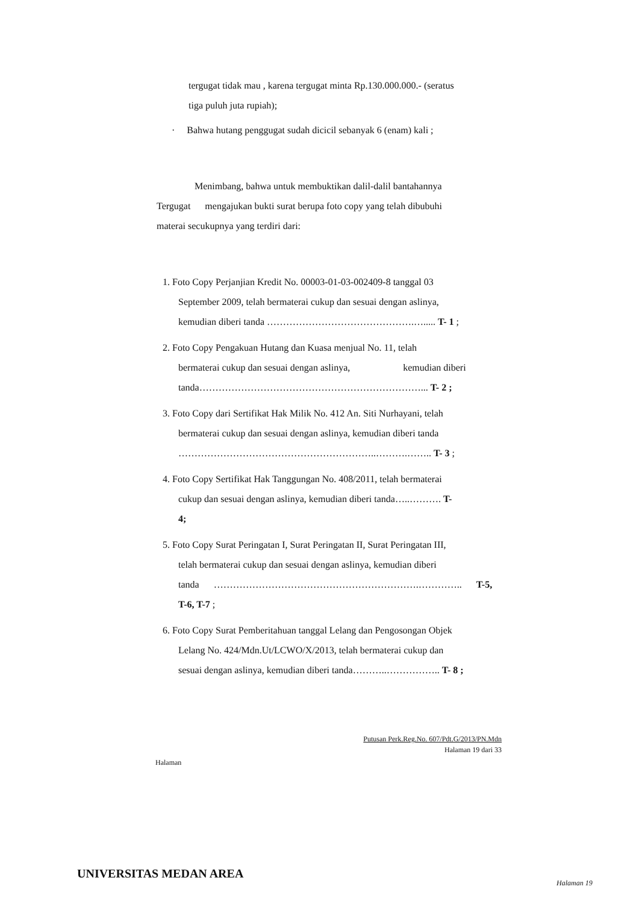tergugat tidak mau , karena tergugat minta Rp.130.000.000.- (seratus
tiga puluh juta rupiah);
· Bahwa hutang penggugat sudah dicicil sebanyak 6 (enam) kali ;
Menimbang, bahwa untuk membuktikan dalil-dalil bantahannya
Tergugat mengajukan bukti surat berupa foto copy yang telah dibubuhi
materai secukupnya yang terdiri dari:
1. Foto Copy Perjanjian Kredit No. 00003-01-03-002409-8 tanggal 03
September 2009, telah bermaterai cukup dan sesuai dengan aslinya,
kemudian diberi tanda ……………………………………….…..... T- 1 ;
2. Foto Copy Pengakuan Hutang dan Kuasa menjual No. 11, telah
bermaterai cukup dan sesuai dengan aslinya, kemudian diberi
tanda……………………………………………………………... T- 2 ;
3. Foto Copy dari Sertifikat Hak Milik No. 412 An. Siti Nurhayani, telah
bermaterai cukup dan sesuai dengan aslinya, kemudian diberi tanda
……………………………………………………..……….…….. T- 3 ;
4. Foto Copy Sertifikat Hak Tanggungan No. 408/2011, telah bermaterai
cukup dan sesuai dengan aslinya, kemudian diberi tanda…..………. T-
4;
5. Foto Copy Surat Peringatan I, Surat Peringatan II, Surat Peringatan III,
telah bermaterai cukup dan sesuai dengan aslinya, kemudian diberi
tanda ……………………………………………………….………….. T-5,
T-6, T-7 ;
6. Foto Copy Surat Pemberitahuan tanggal Lelang dan Pengosongan Objek
Lelang No. 424/Mdn.Ut/LCWO/X/2013, telah bermaterai cukup dan
sesuai dengan aslinya, kemudian diberi tanda………..…………….. T- 8 ;
Putusan Perk.Reg.No. 607/Pdt.G/2013/PN.Mdn
Halaman 19 dari 33
Halaman
UNIVERSITAS MEDAN AREA
Halaman 19